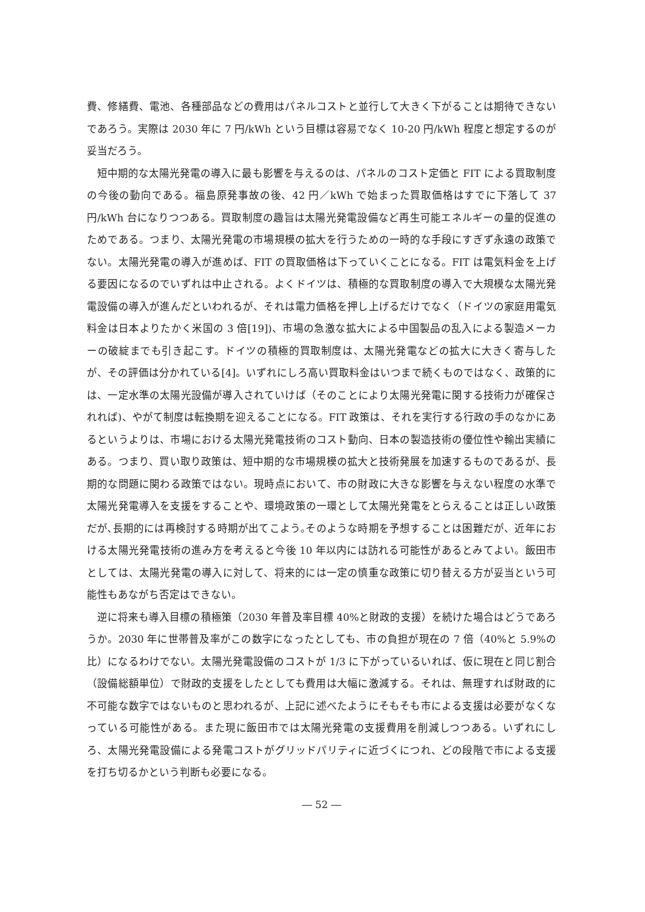費、修繕費、電池、各種部品などの費用はパネルコストと並行して大きく下がることは期待できないであろう。実際は 2030 年に 7 円/kWh という目標は容易でなく 10-20 円/kWh 程度と想定するのが妥当だろう。
短中期的な太陽光発電の導入に最も影響を与えるのは、パネルのコスト定価と FIT による買取制度の今後の動向である。福島原発事故の後、42 円／kWh で始まった買取価格はすでに下落して 37 円/kWh 台になりつつある。買取制度の趣旨は太陽光発電設備など再生可能エネルギーの量的促進のためである。つまり、太陽光発電の市場規模の拡大を行うための一時的な手段にすぎず永遠の政策でない。太陽光発電の導入が進めば、FIT の買取価格は下っていくことになる。FIT は電気料金を上げる要因になるのでいずれは中止される。よくドイツは、積極的な買取制度の導入で大規模な太陽光発電設備の導入が進んだといわれるが、それは電力価格を押し上げるだけでなく（ドイツの家庭用電気料金は日本よりたかく米国の 3 倍[19])、市場の急激な拡大による中国製品の乱入による製造メーカーの破綻までも引き起こす。ドイツの積極的買取制度は、太陽光発電などの拡大に大きく寄与したが、その評価は分かれている[4]。いずれにしろ高い買取料金はいつまで続くものではなく、政策的には、一定水準の太陽光設備が導入されていけば（そのことにより太陽光発電に関する技術力が確保されれば)、やがて制度は転換期を迎えることになる。FIT 政策は、それを実行する行政の手のなかにあるというよりは、市場における太陽光発電技術のコスト動向、日本の製造技術の優位性や輸出実績にある。つまり、買い取り政策は、短中期的な市場規模の拡大と技術発展を加速するものであるが、長期的な問題に関わる政策ではない。現時点において、市の財政に大きな影響を与えない程度の水準で太陽光発電導入を支援をすることや、環境政策の一環として太陽光発電をとらえることは正しい政策だが､長期的には再検討する時期が出てこよう｡そのような時期を予想することは困難だが、近年における太陽光発電技術の進み方を考えると今後 10 年以内には訪れる可能性があるとみてよい。飯田市としては、太陽光発電の導入に対して、将来的には一定の慎重な政策に切り替える方が妥当という可能性もあながち否定はできない。
逆に将来も導入目標の積極策（2030 年普及率目標 40%と財政的支援）を続けた場合はどうであろうか。2030 年に世帯普及率がこの数字になったとしても、市の負担が現在の 7 倍（40%と 5.9%の比）になるわけでない。太陽光発電設備のコストが 1/3 に下がっているいれば、仮に現在と同じ割合（設備総額単位）で財政的支援をしたとしても費用は大幅に激減する。それは、無理すれば財政的に不可能な数字ではないものと思われるが、上記に述べたようにそもそも市による支援は必要がなくなっている可能性がある。また現に飯田市では太陽光発電の支援費用を削減しつつある。いずれにしろ、太陽光発電設備による発電コストがグリッドパリティに近づくにつれ、どの段階で市による支援を打ち切るかという判断も必要になる。
― 52 ―